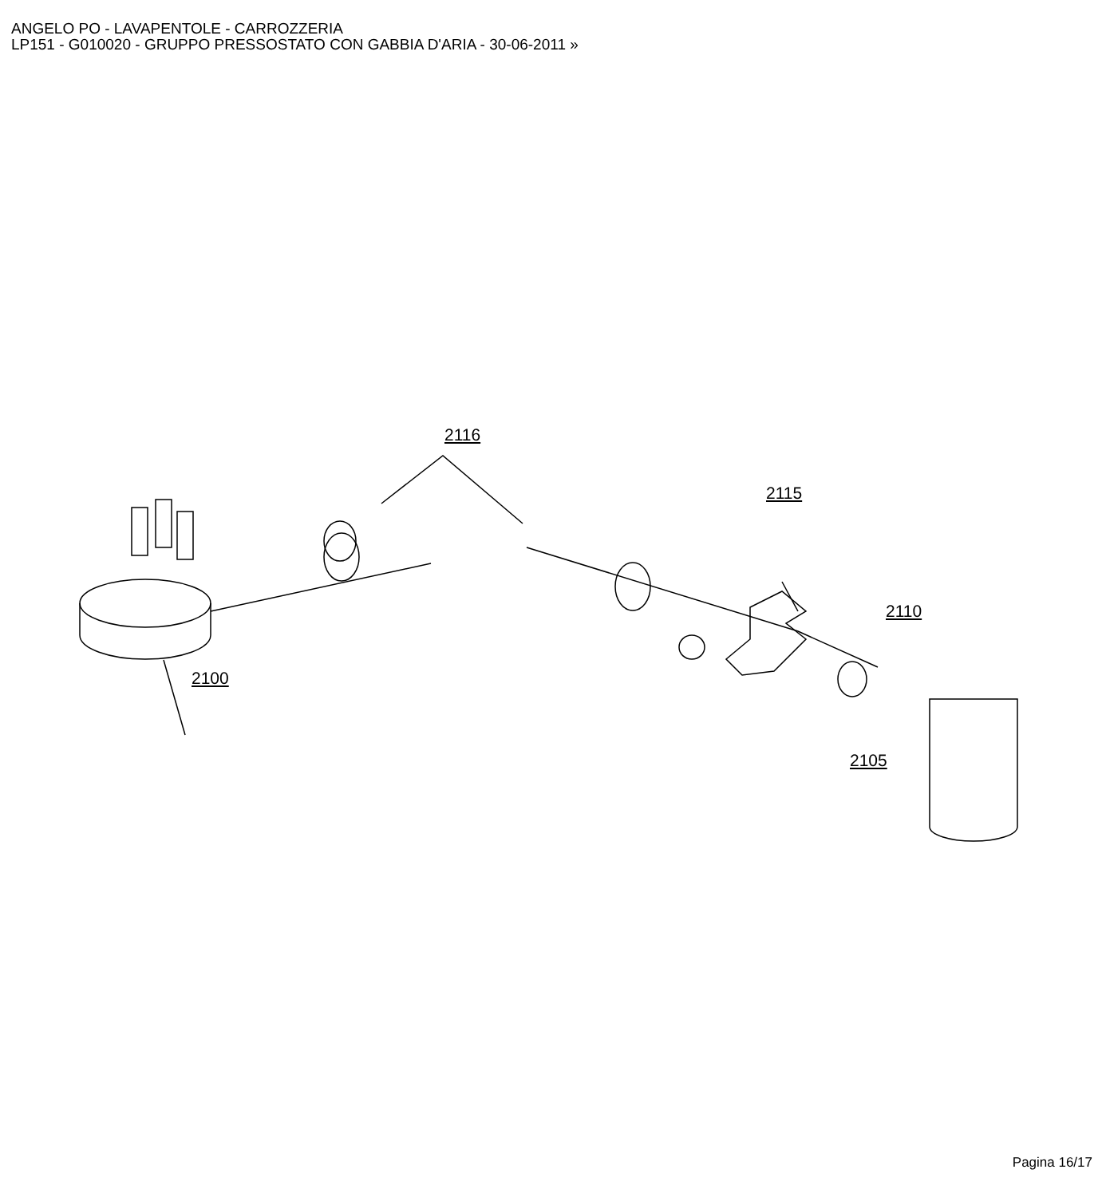ANGELO PO - LAVAPENTOLE - CARROZZERIA
LP151 - G010020 - GRUPPO PRESSOSTATO CON GABBIA D'ARIA - 30-06-2011 »
2116
2115
2110
2100
2105
Pagina 16/17